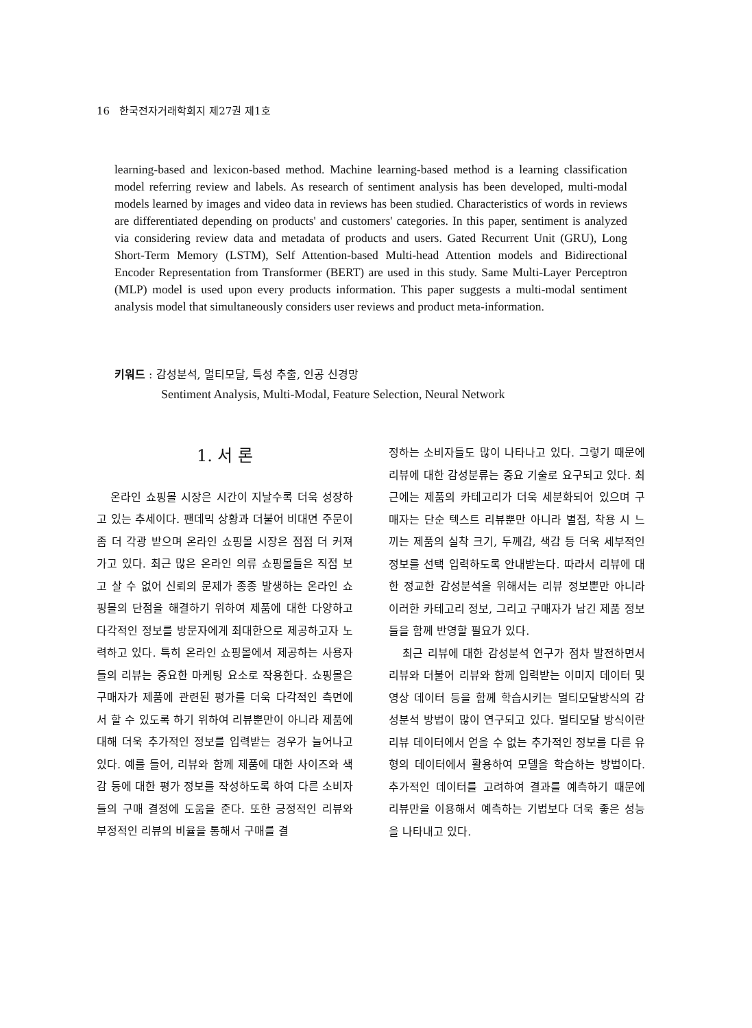16 한국전자거래학회지 제27권 제1호
learning-based and lexicon-based method. Machine learning-based method is a learning classification model referring review and labels. As research of sentiment analysis has been developed, multi-modal models learned by images and video data in reviews has been studied. Characteristics of words in reviews are differentiated depending on products' and customers' categories. In this paper, sentiment is analyzed via considering review data and metadata of products and users. Gated Recurrent Unit (GRU), Long Short-Term Memory (LSTM), Self Attention-based Multi-head Attention models and Bidirectional Encoder Representation from Transformer (BERT) are used in this study. Same Multi-Layer Perceptron (MLP) model is used upon every products information. This paper suggests a multi-modal sentiment analysis model that simultaneously considers user reviews and product meta-information.
키워드 : 감성분석, 멀티모달, 특성 추출, 인공 신경망
Sentiment Analysis, Multi-Modal, Feature Selection, Neural Network
1. 서 론
온라인 쇼핑몰 시장은 시간이 지날수록 더욱 성장하고 있는 추세이다. 팬데믹 상황과 더불어 비대면 주문이 좀 더 각광 받으며 온라인 쇼핑몰 시장은 점점 더 커져가고 있다. 최근 많은 온라인 의류 쇼핑몰들은 직접 보고 살 수 없어 신뢰의 문제가 종종 발생하는 온라인 쇼핑몰의 단점을 해결하기 위하여 제품에 대한 다양하고 다각적인 정보를 방문자에게 최대한으로 제공하고자 노력하고 있다. 특히 온라인 쇼핑몰에서 제공하는 사용자들의 리뷰는 중요한 마케팅 요소로 작용한다. 쇼핑몰은 구매자가 제품에 관련된 평가를 더욱 다각적인 측면에서 할 수 있도록 하기 위하여 리뷰뿐만이 아니라 제품에 대해 더욱 추가적인 정보를 입력받는 경우가 늘어나고 있다. 예를 들어, 리뷰와 함께 제품에 대한 사이즈와 색감 등에 대한 평가 정보를 작성하도록 하여 다른 소비자들의 구매 결정에 도움을 준다. 또한 긍정적인 리뷰와 부정적인 리뷰의 비율을 통해서 구매를 결
정하는 소비자들도 많이 나타나고 있다. 그렇기 때문에 리뷰에 대한 감성분류는 중요 기술로 요구되고 있다. 최근에는 제품의 카테고리가 더욱 세분화되어 있으며 구매자는 단순 텍스트 리뷰뿐만 아니라 별점, 착용 시 느끼는 제품의 실착 크기, 두께감, 색감 등 더욱 세부적인 정보를 선택 입력하도록 안내받는다. 따라서 리뷰에 대한 정교한 감성분석을 위해서는 리뷰 정보뿐만 아니라 이러한 카테고리 정보, 그리고 구매자가 남긴 제품 정보들을 함께 반영할 필요가 있다.
최근 리뷰에 대한 감성분석 연구가 점차 발전하면서 리뷰와 더불어 리뷰와 함께 입력받는 이미지 데이터 및 영상 데이터 등을 함께 학습시키는 멀티모달방식의 감성분석 방법이 많이 연구되고 있다. 멀티모달 방식이란 리뷰 데이터에서 얻을 수 없는 추가적인 정보를 다른 유형의 데이터에서 활용하여 모델을 학습하는 방법이다. 추가적인 데이터를 고려하여 결과를 예측하기 때문에 리뷰만을 이용해서 예측하는 기법보다 더욱 좋은 성능을 나타내고 있다.